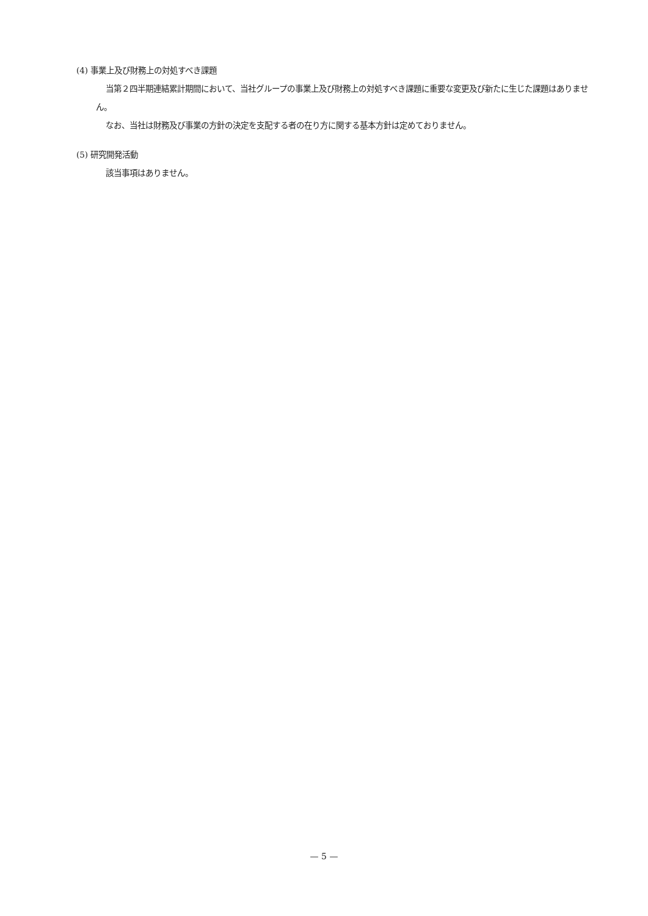(4) 事業上及び財務上の対処すべき課題
当第２四半期連結累計期間において、当社グループの事業上及び財務上の対処すべき課題に重要な変更及び新たに生じた課題はありません。
なお、当社は財務及び事業の方針の決定を支配する者の在り方に関する基本方針は定めておりません。
(5) 研究開発活動
該当事項はありません。
— 5 —